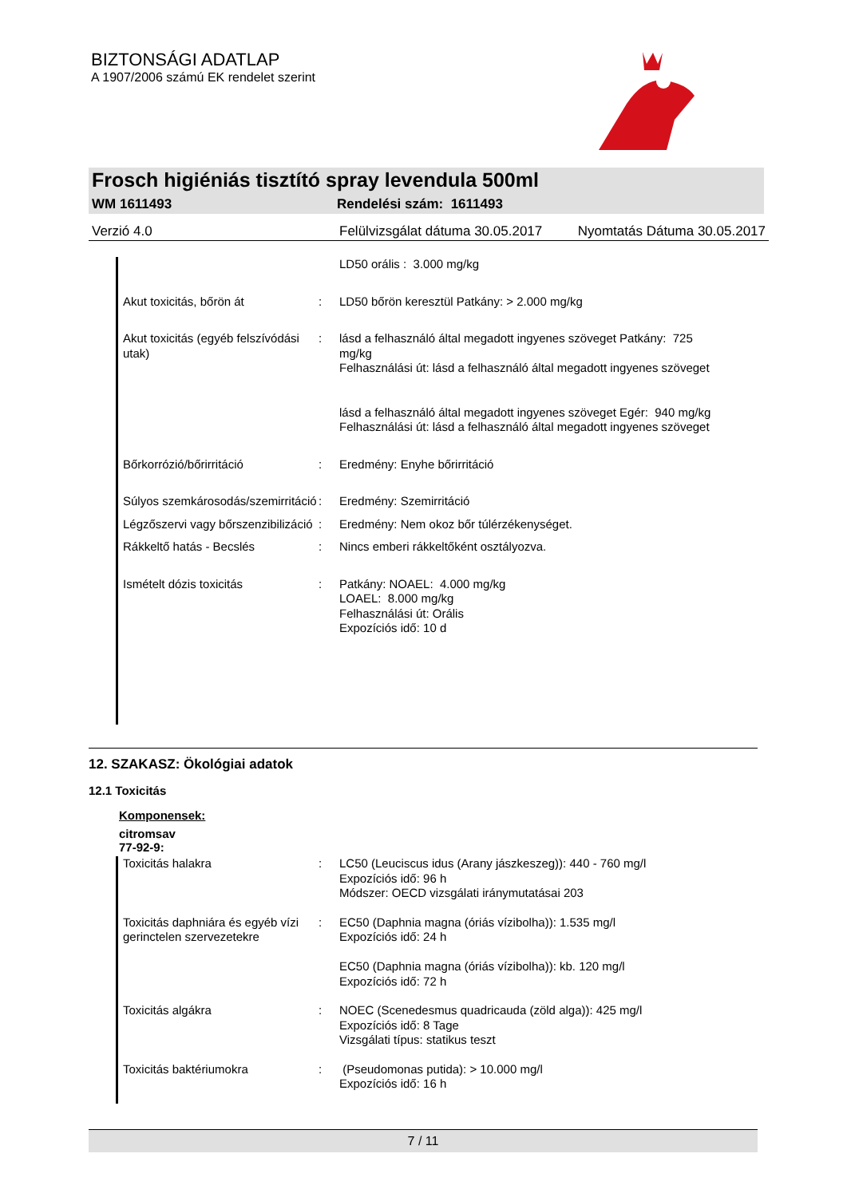BIZTONSÁGI ADATLAP
A 1907/2006 számú EK rendelet szerint
Frosch higiéniás tisztító spray levendula 500ml
WM 1611493 Rendelési szám: 1611493
Verzió 4.0 Felülvizsgálat dátuma 30.05.2017 Nyomtatás Dátuma 30.05.2017
| | | LD50 orális : 3.000 mg/kg |
| Akut toxicitás, bőrön át | : | LD50 bőrön keresztül Patkány: > 2.000 mg/kg |
| Akut toxicitás (egyéb felszívódási utak) | : | lásd a felhasználó által megadott ingyenes szöveget Patkány: 725 mg/kg Felhasználási út: lásd a felhasználó által megadott ingyenes szöveget lásd a felhasználó által megadott ingyenes szöveget Egér: 940 mg/kg Felhasználási út: lásd a felhasználó által megadott ingyenes szöveget |
| Bőrkorrózió/bőrirritáció | : | Eredmény: Enyhe bőrirritáció |
| Súlyos szemkárosodás/szemirritáció | : | Eredmény: Szemirritáció |
| Légzőszervi vagy bőrszenzibilizáció | : | Eredmény: Nem okoz bőr túlérzékenységet. |
| Rákkeltő hatás - Becslés | : | Nincs emberi rákkeltőként osztályozva. |
| Ismételt dózis toxicitás | : | Patkány: NOAEL: 4.000 mg/kg LOAEL: 8.000 mg/kg Felhasználási út: Orális Expozíciós idő: 10 d |
12. SZAKASZ: Ökológiai adatok
12.1 Toxicitás
Komponensek:
citromsav
77-92-9:
| Toxicitás halakra | : | LC50 (Leuciscus idus (Arany jászkeszeg)): 440 - 760 mg/l Expozíciós idő: 96 h Módszer: OECD vizsgálati iránymutatásai 203 |
| Toxicitás daphniára és egyéb vízi gerinctelen szervezetekre | : | EC50 (Daphnia magna (óriás vízibolha)): 1.535 mg/l Expozíciós idő: 24 h EC50 (Daphnia magna (óriás vízibolha)): kb. 120 mg/l Expozíciós idő: 72 h |
| Toxicitás algákra | : | NOEC (Scenedesmus quadricauda (zöld alga)): 425 mg/l Expozíciós idő: 8 Tage Vizsgálati típus: statikus teszt |
| Toxicitás baktériumokra | : | (Pseudomonas putida): > 10.000 mg/l Expozíciós idő: 16 h |
7 / 11